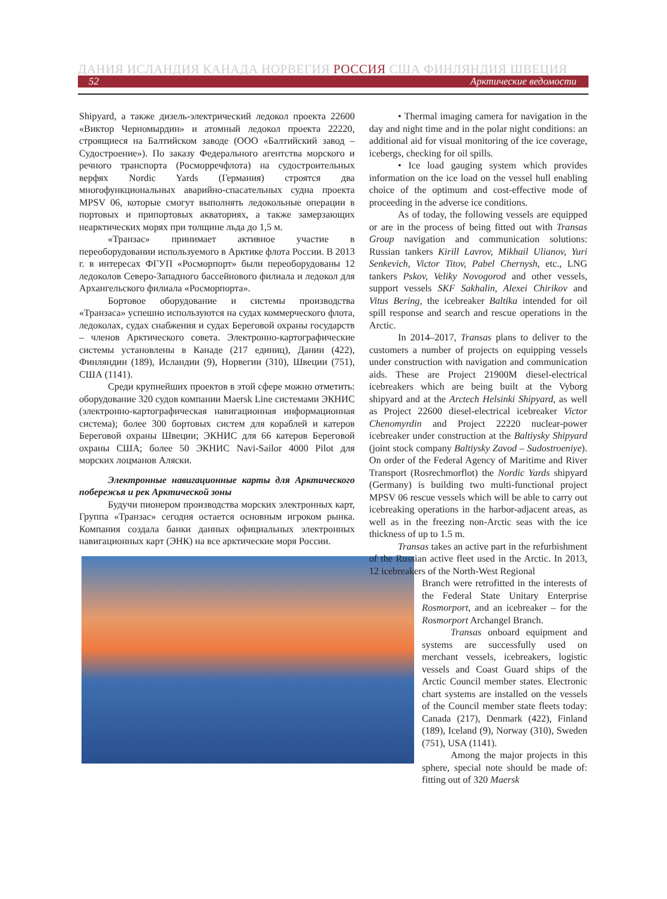ДАНИЯ ИСЛАНДИЯ КАНАДА НОРВЕГИЯ РОССИЯ США ФИНЛЯНДИЯ ШВЕЦИЯ
52 Арктические ведомости
Shipyard, а также дизель-электрический ледокол проекта 22600 «Виктор Черномырдин» и атомный ледокол проекта 22220, строящиеся на Балтийском заводе (ООО «Балтийский завод – Судостроение»). По заказу Федерального агентства морского и речного транспорта (Росморречфлота) на судостроительных верфях Nordic Yards (Германия) строятся два многофункциональных аварийно-спасательных судна проекта MPSV 06, которые смогут выполнять ледокольные операции в портовых и припортовых акваториях, а также замерзающих неарктических морях при толщине льда до 1,5 м.
«Транзас» принимает активное участие в переоборудовании используемого в Арктике флота России. В 2013 г. в интересах ФГУП «Росморпорт» были переоборудованы 12 ледоколов Северо-Западного бассейнового филиала и ледокол для Архангельского филиала «Росморпорта».
Бортовое оборудование и системы производства «Транзаса» успешно используются на судах коммерческого флота, ледоколах, судах снабжения и судах Береговой охраны государств – членов Арктического совета. Электронно-картографические системы установлены в Канаде (217 единиц), Дании (422), Финляндии (189), Исландии (9), Норвегии (310), Швеции (751), США (1141).
Среди крупнейших проектов в этой сфере можно отметить: оборудование 320 судов компании Maersk Line системами ЭКНИС (электронно-картографическая навигационная информационная система); более 300 бортовых систем для кораблей и катеров Береговой охраны Швеции; ЭКНИС для 66 катеров Береговой охраны США; более 50 ЭКНИС Navi-Sailor 4000 Pilot для морских лоцманов Аляски.
Электронные навигационные карты для Арктического побережья и рек Арктической зоны
Будучи пионером производства морских электронных карт, Группа «Транзас» сегодня остается основным игроком рынка. Компания создала банки данных официальных электронных навигационных карт (ЭНК) на все арктические моря России.
• Thermal imaging camera for navigation in the day and night time and in the polar night conditions: an additional aid for visual monitoring of the ice coverage, icebergs, checking for oil spills.
• Ice load gauging system which provides information on the ice load on the vessel hull enabling choice of the optimum and cost-effective mode of proceeding in the adverse ice conditions.
As of today, the following vessels are equipped or are in the process of being fitted out with Transas Group navigation and communication solutions: Russian tankers Kirill Lavrov, Mikhail Ulianov, Yuri Senkevich, Victor Titov, Pabel Chernysh, etc., LNG tankers Pskov, Veliky Novogorod and other vessels, support vessels SKF Sakhalin, Alexei Chirikov and Vitus Bering, the icebreaker Baltika intended for oil spill response and search and rescue operations in the Arctic.
In 2014–2017, Transas plans to deliver to the customers a number of projects on equipping vessels under construction with navigation and communication aids. These are Project 21900M diesel-electrical icebreakers which are being built at the Vyborg shipyard and at the Arctech Helsinki Shipyard, as well as Project 22600 diesel-electrical icebreaker Victor Chenomyrdin and Project 22220 nuclear-power icebreaker under construction at the Baltiysky Shipyard (joint stock company Baltiysky Zavod – Sudostroeniye). On order of the Federal Agency of Maritime and River Transport (Rosrechmorflot) the Nordic Yards shipyard (Germany) is building two multi-functional project MPSV 06 rescue vessels which will be able to carry out icebreaking operations in the harbor-adjacent areas, as well as in the freezing non-Arctic seas with the ice thickness of up to 1.5 m.
Transas takes an active part in the refurbishment of the Russian active fleet used in the Arctic. In 2013, 12 icebreakers of the North-West Regional
Branch were retrofitted in the interests of the Federal State Unitary Enterprise Rosmorport, and an icebreaker – for the Rosmorport Archangel Branch.
Transas onboard equipment and systems are successfully used on merchant vessels, icebreakers, logistic vessels and Coast Guard ships of the Arctic Council member states. Electronic chart systems are installed on the vessels of the Council member state fleets today: Canada (217), Denmark (422), Finland (189), Iceland (9), Norway (310), Sweden (751), USA (1141).
Among the major projects in this sphere, special note should be made of: fitting out of 320 Maersk